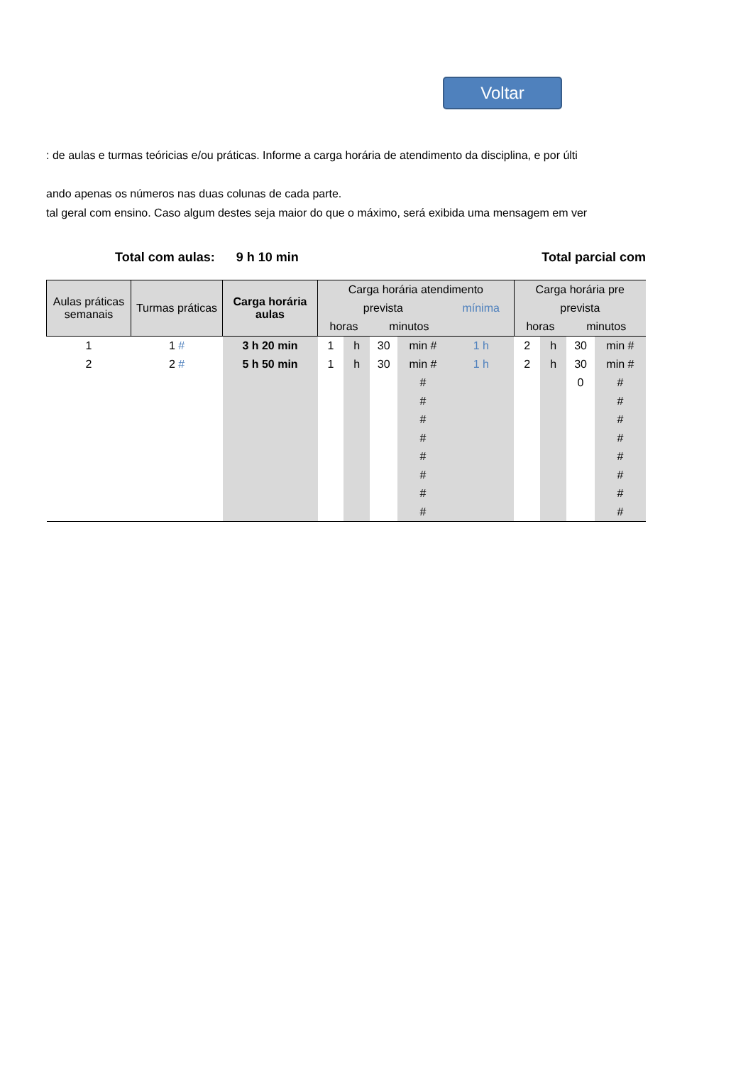Voltar
: de aulas e turmas teóricias e/ou práticas. Informe a carga horária de atendimento da disciplina, e por últi
ando apenas os números nas duas colunas de cada parte.
tal geral com ensino. Caso algum destes seja maior do que o máximo, será exibida uma mensagem em ver
Total com aulas: 9 h 10 min Total parcial com
| Aulas práticas semanais | Turmas práticas | Carga horária aulas | Carga horária atendimento | | | | | Carga horária pre | | | |
| --- | --- | --- | --- | --- | --- | --- | --- | --- | --- | --- | --- |
| | | | prevista | | | | mínima | prevista | | | |
| | | | horas | | minutos | | | horas | | minutos | |
| 1 | 1 # | 3 h 20 min | 1 | h | 30 | min # | 1 h | 2 | h | 30 | min # |
| 2 | 2 # | 5 h 50 min | 1 | h | 30 | min # | 1 h | 2 | h | 30 | min # |
| | | | | | | # | | | | 0 | # |
| | | | | | | # | | | | | # |
| | | | | | | # | | | | | # |
| | | | | | | # | | | | | # |
| | | | | | | # | | | | | # |
| | | | | | | # | | | | | # |
| | | | | | | # | | | | | # |
| | | | | | | # | | | | | # |